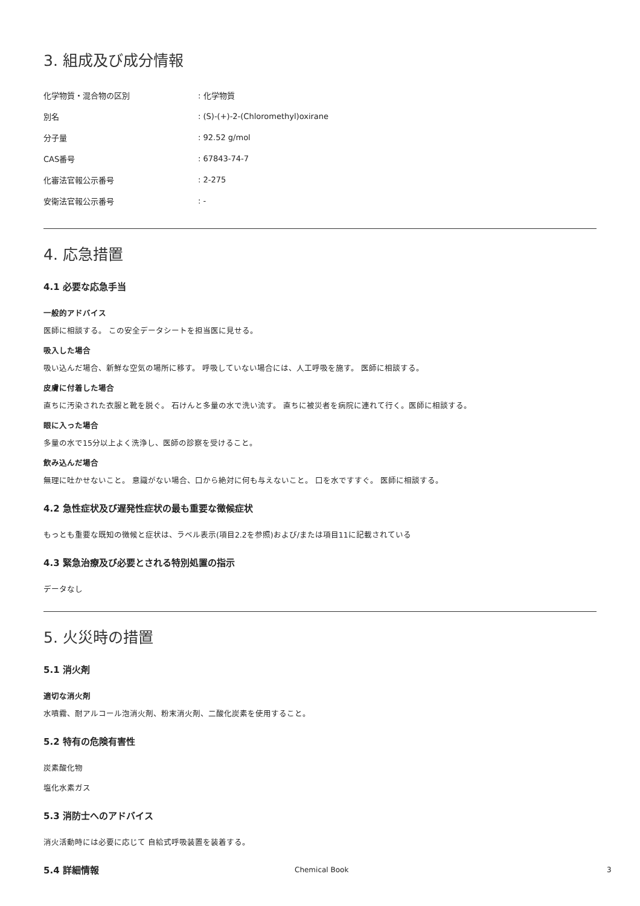3. 組成及び成分情報
| 化学物質・混合物の区別 | : 化学物質 |
| 別名 | : (S)-(+)-2-(Chloromethyl)oxirane |
| 分子量 | : 92.52 g/mol |
| CAS番号 | : 67843-74-7 |
| 化審法官報公示番号 | : 2-275 |
| 安衛法官報公示番号 | : - |
4. 応急措置
4.1 必要な応急手当
一般的アドバイス
医師に相談する。 この安全データシートを担当医に見せる。
吸入した場合
吸い込んだ場合、新鮮な空気の場所に移す。 呼吸していない場合には、人工呼吸を施す。 医師に相談する。
皮膚に付着した場合
直ちに汚染された衣服と靴を脱ぐ。 石けんと多量の水で洗い流す。 直ちに被災者を病院に連れて行く。医師に相談する。
眼に入った場合
多量の水で15分以上よく洗浄し、医師の診察を受けること。
飲み込んだ場合
無理に吐かせないこと。 意識がない場合、口から絶対に何も与えないこと。 口を水ですすぐ。 医師に相談する。
4.2 急性症状及び遅発性症状の最も重要な徴候症状
もっとも重要な既知の徴候と症状は、ラベル表示(項目2.2を参照)および/または項目11に記載されている
4.3 緊急治療及び必要とされる特別処置の指示
データなし
5. 火災時の措置
5.1 消火剤
適切な消火剤
水噴霧、耐アルコール泡消火剤、粉末消火剤、二酸化炭素を使用すること。
5.2 特有の危険有害性
炭素酸化物
塩化水素ガス
5.3 消防士へのアドバイス
消火活動時には必要に応じて 自給式呼吸装置を装着する。
5.4 詳細情報
Chemical Book 3